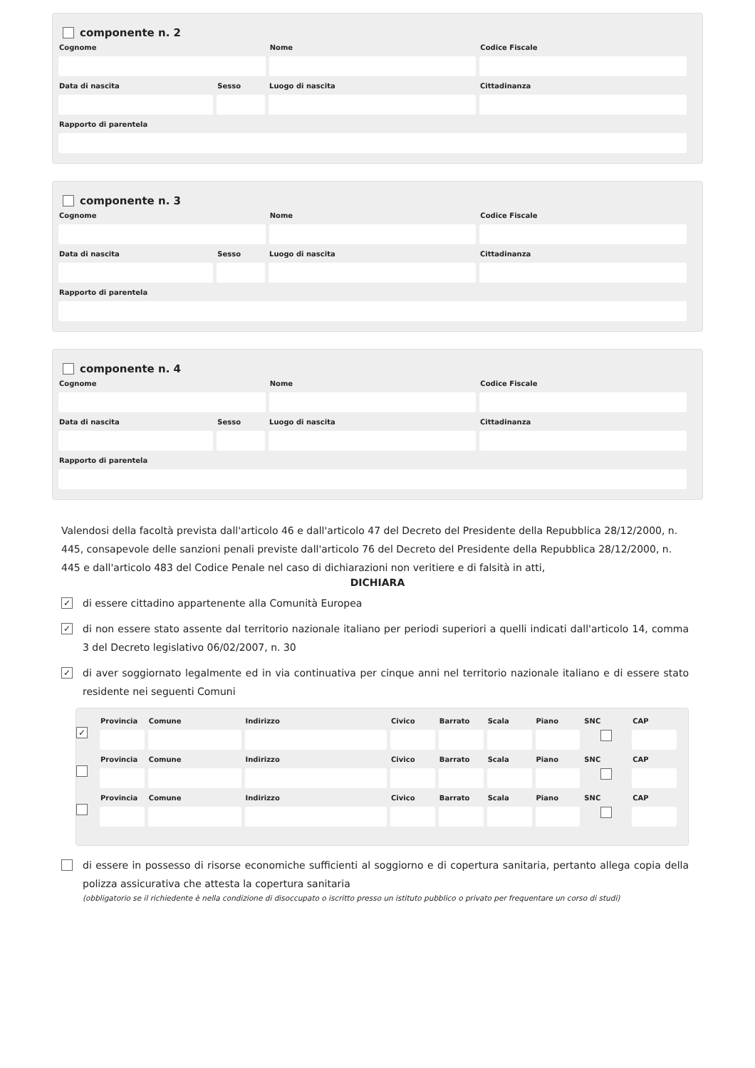componente n. 2
Cognome Nome Codice Fiscale
Data di nascita Sesso Luogo di nascita Cittadinanza
Rapporto di parentela
componente n. 3
Cognome Nome Codice Fiscale
Data di nascita Sesso Luogo di nascita Cittadinanza
Rapporto di parentela
componente n. 4
Cognome Nome Codice Fiscale
Data di nascita Sesso Luogo di nascita Cittadinanza
Rapporto di parentela
Valendosi della facoltà prevista dall'articolo 46 e dall'articolo 47 del Decreto del Presidente della Repubblica 28/12/2000, n. 445, consapevole delle sanzioni penali previste dall'articolo 76 del Decreto del Presidente della Repubblica 28/12/2000, n. 445 e dall'articolo 483 del Codice Penale nel caso di dichiarazioni non veritiere e di falsità in atti,
DICHIARA
✓ di essere cittadino appartenente alla Comunità Europea
✓ di non essere stato assente dal territorio nazionale italiano per periodi superiori a quelli indicati dall'articolo 14, comma 3 del Decreto legislativo 06/02/2007, n. 30
✓ di aver soggiornato legalmente ed in via continuativa per cinque anni nel territorio nazionale italiano e di essere stato residente nei seguenti Comuni
✓
Provincia
Comune Indirizzo Civico Barrato
Scala Piano SNC CAP
Provincia
Comune Indirizzo Civico Barrato
Scala Piano SNC CAP
Provincia
Comune Indirizzo Civico Barrato
Scala Piano SNC CAP
di essere in possesso di risorse economiche sufficienti al soggiorno e di copertura sanitaria, pertanto allega copia della polizza assicurativa che attesta la copertura sanitaria
(obbligatorio se il richiedente è nella condizione di disoccupato o iscritto presso un istituto pubblico o privato per frequentare un corso di studi)